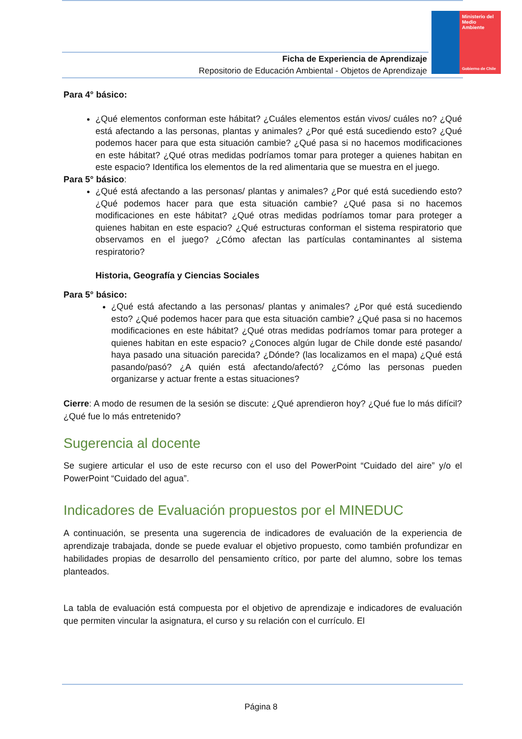Ministerio del Medio Ambiente
Gobierno de Chile
Ficha de Experiencia de Aprendizaje
Repositorio de Educación Ambiental - Objetos de Aprendizaje
Para 4° básico:
¿Qué elementos conforman este hábitat? ¿Cuáles elementos están vivos/ cuáles no? ¿Qué está afectando a las personas, plantas y animales? ¿Por qué está sucediendo esto? ¿Qué podemos hacer para que esta situación cambie? ¿Qué pasa si no hacemos modificaciones en este hábitat? ¿Qué otras medidas podríamos tomar para proteger a quienes habitan en este espacio? Identifica los elementos de la red alimentaria que se muestra en el juego.
Para 5° básico:
¿Qué está afectando a las personas/ plantas y animales? ¿Por qué está sucediendo esto? ¿Qué podemos hacer para que esta situación cambie? ¿Qué pasa si no hacemos modificaciones en este hábitat? ¿Qué otras medidas podríamos tomar para proteger a quienes habitan en este espacio? ¿Qué estructuras conforman el sistema respiratorio que observamos en el juego? ¿Cómo afectan las partículas contaminantes al sistema respiratorio?
Historia, Geografía y Ciencias Sociales
Para 5° básico:
¿Qué está afectando a las personas/ plantas y animales? ¿Por qué está sucediendo esto? ¿Qué podemos hacer para que esta situación cambie? ¿Qué pasa si no hacemos modificaciones en este hábitat? ¿Qué otras medidas podríamos tomar para proteger a quienes habitan en este espacio? ¿Conoces algún lugar de Chile donde esté pasando/ haya pasado una situación parecida? ¿Dónde? (las localizamos en el mapa) ¿Qué está pasando/pasó? ¿A quién está afectando/afectó? ¿Cómo las personas pueden organizarse y actuar frente a estas situaciones?
Cierre: A modo de resumen de la sesión se discute: ¿Qué aprendieron hoy? ¿Qué fue lo más difícil? ¿Qué fue lo más entretenido?
Sugerencia al docente
Se sugiere articular el uso de este recurso con el uso del PowerPoint “Cuidado del aire” y/o el PowerPoint “Cuidado del agua”.
Indicadores de Evaluación propuestos por el MINEDUC
A continuación, se presenta una sugerencia de indicadores de evaluación de la experiencia de aprendizaje trabajada, donde se puede evaluar el objetivo propuesto, como también profundizar en habilidades propias de desarrollo del pensamiento crítico, por parte del alumno, sobre los temas planteados.
La tabla de evaluación está compuesta por el objetivo de aprendizaje e indicadores de evaluación que permiten vincular la asignatura, el curso y su relación con el currículo. El
Página 8